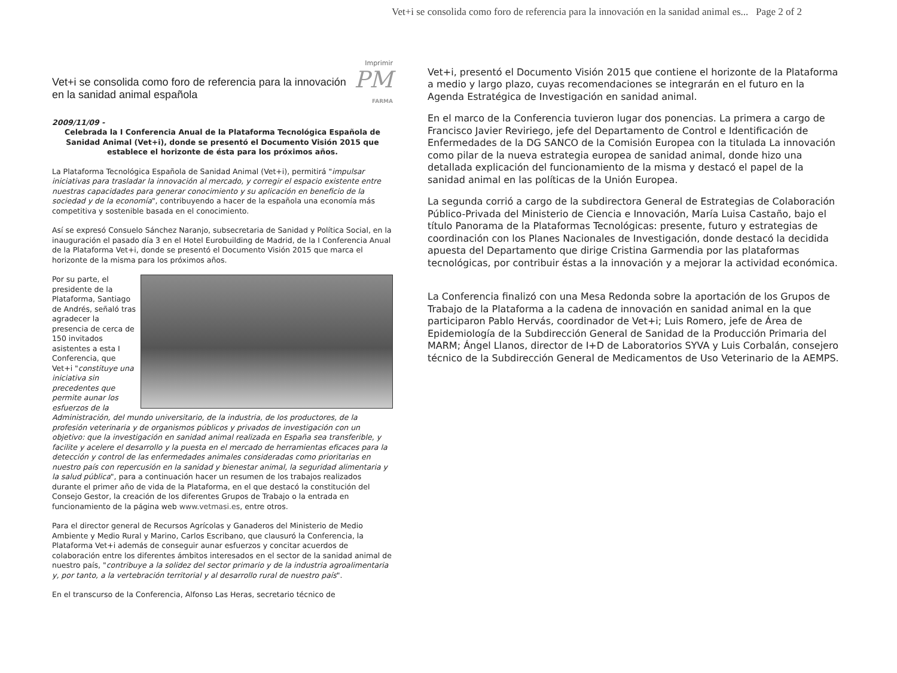Imprimir
Vet+i se consolida como foro de referencia para la innovación en la sanidad animal española
PM
FARMA
2009/11/09 -
Celebrada la I Conferencia Anual de la Plataforma Tecnológica Española de Sanidad Animal (Vet+i), donde se presentó el Documento Visión 2015 que establece el horizonte de ésta para los próximos años.
La Plataforma Tecnológica Española de Sanidad Animal (Vet+i), permitirá "impulsar iniciativas para trasladar la innovación al mercado, y corregir el espacio existente entre nuestras capacidades para generar conocimiento y su aplicación en beneficio de la sociedad y de la economía", contribuyendo a hacer de la española una economía más competitiva y sostenible basada en el conocimiento.
Así se expresó Consuelo Sánchez Naranjo, subsecretaria de Sanidad y Política Social, en la inauguración el pasado día 3 en el Hotel Eurobuilding de Madrid, de la I Conferencia Anual de la Plataforma Vet+i, donde se presentó el Documento Visión 2015 que marca el horizonte de la misma para los próximos años.
Por su parte, el presidente de la Plataforma, Santiago de Andrés, señaló tras agradecer la presencia de cerca de 150 invitados asistentes a esta I Conferencia, que Vet+i "constituye una iniciativa sin precedentes que permite aunar los esfuerzos de la Administración, del mundo universitario, de la industria, de los productores, de la profesión veterinaria y de organismos públicos y privados de investigación con un objetivo: que la investigación en sanidad animal realizada en España sea transferible, y facilite y acelere el desarrollo y la puesta en el mercado de herramientas eficaces para la detección y control de las enfermedades animales consideradas como prioritarias en nuestro país con repercusión en la sanidad y bienestar animal, la seguridad alimentaria y la salud pública", para a continuación hacer un resumen de los trabajos realizados durante el primer año de vida de la Plataforma, en el que destacó la constitución del Consejo Gestor, la creación de los diferentes Grupos de Trabajo o la entrada en funcionamiento de la página web www.vetmasi.es, entre otros.
Para el director general de Recursos Agrícolas y Ganaderos del Ministerio de Medio Ambiente y Medio Rural y Marino, Carlos Escribano, que clausuró la Conferencia, la Plataforma Vet+i además de conseguir aunar esfuerzos y concitar acuerdos de colaboración entre los diferentes ámbitos interesados en el sector de la sanidad animal de nuestro país, "contribuye a la solidez del sector primario y de la industria agroalimentaria y, por tanto, a la vertebración territorial y al desarrollo rural de nuestro país".
En el transcurso de la Conferencia, Alfonso Las Heras, secretario técnico de
Vet+i se consolida como foro de referencia para la innovación en la sanidad animal es... Page 2 of 2
Vet+i, presentó el Documento Visión 2015 que contiene el horizonte de la Plataforma a medio y largo plazo, cuyas recomendaciones se integrarán en el futuro en la Agenda Estratégica de Investigación en sanidad animal.
En el marco de la Conferencia tuvieron lugar dos ponencias. La primera a cargo de Francisco Javier Reviriego, jefe del Departamento de Control e Identificación de Enfermedades de la DG SANCO de la Comisión Europea con la titulada La innovación como pilar de la nueva estrategia europea de sanidad animal, donde hizo una detallada explicación del funcionamiento de la misma y destacó el papel de la sanidad animal en las políticas de la Unión Europea.
La segunda corrió a cargo de la subdirectora General de Estrategias de Colaboración Público-Privada del Ministerio de Ciencia e Innovación, María Luisa Castaño, bajo el título Panorama de la Plataformas Tecnológicas: presente, futuro y estrategias de coordinación con los Planes Nacionales de Investigación, donde destacó la decidida apuesta del Departamento que dirige Cristina Garmendia por las plataformas tecnológicas, por contribuir éstas a la innovación y a mejorar la actividad económica.
La Conferencia finalizó con una Mesa Redonda sobre la aportación de los Grupos de Trabajo de la Plataforma a la cadena de innovación en sanidad animal en la que participaron Pablo Hervás, coordinador de Vet+i; Luis Romero, jefe de Área de Epidemiología de la Subdirección General de Sanidad de la Producción Primaria del MARM; Ángel Llanos, director de I+D de Laboratorios SYVA y Luis Corbalán, consejero técnico de la Subdirección General de Medicamentos de Uso Veterinario de la AEMPS.